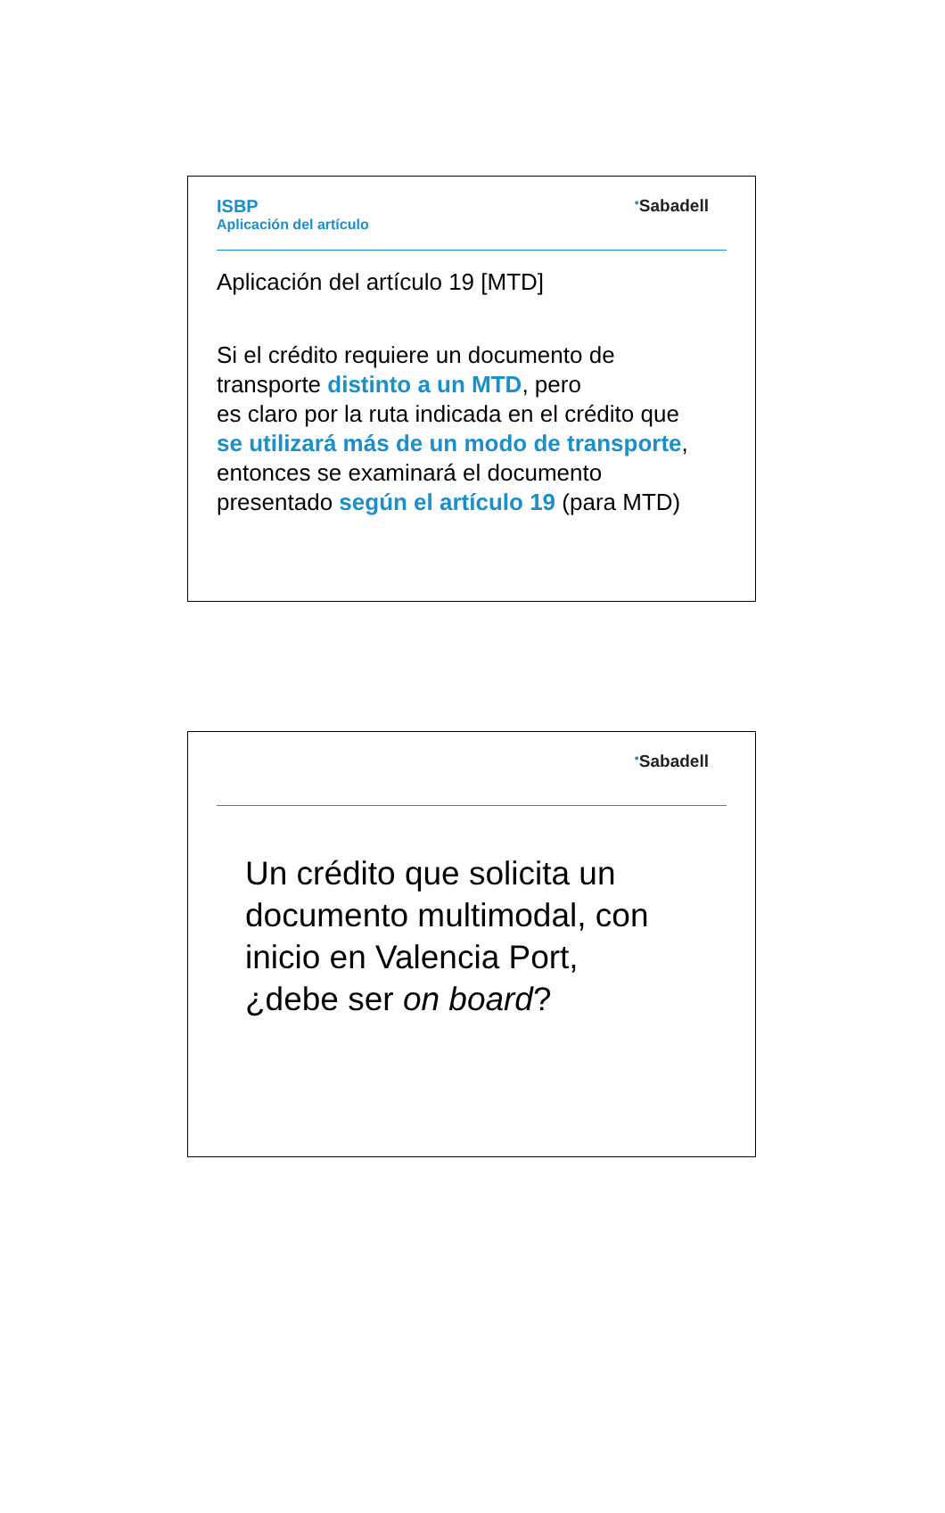ISBP
Aplicación del artículo
<sup>●</sup>Sabadell
Aplicación del artículo 19 [MTD]
Si el crédito requiere un documento de
transporte distinto a un MTD, pero
es claro por la ruta indicada en el crédito que
se utilizará más de un modo de transporte,
entonces se examinará el documento
presentado según el artículo 19 (para MTD)
<sup>●</sup>Sabadell
Un crédito que solicita un
documento multimodal, con
inicio en Valencia Port,
¿debe ser on board?